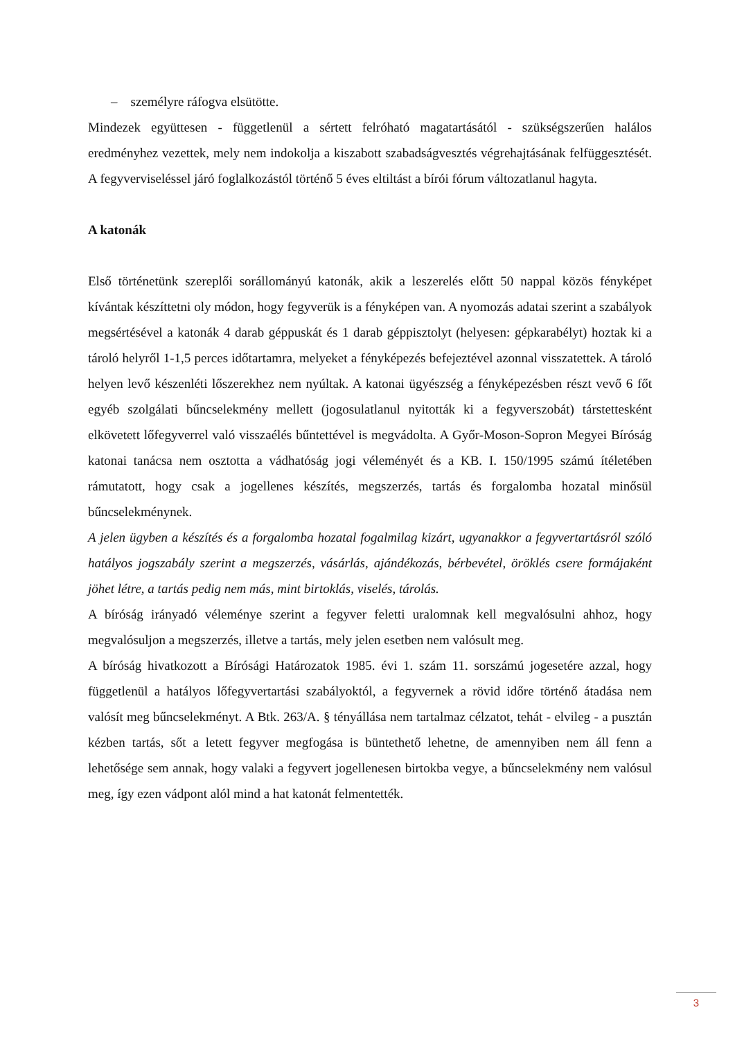– személyre ráfogva elsütötte.
Mindezek együttesen - függetlenül a sértett felróható magatartásától - szükségszerűen halálos eredményhez vezettek, mely nem indokolja a kiszabott szabadságvesztés végrehajtásának felfüggesztését. A fegyverviseléssel járó foglalkozástól történő 5 éves eltiltást a bírói fórum változatlanul hagyta.
A katonák
Első történetünk szereplői sorállományú katonák, akik a leszerelés előtt 50 nappal közös fényképet kívántak készíttetni oly módon, hogy fegyverük is a fényképen van. A nyomozás adatai szerint a szabályok megsértésével a katonák 4 darab géppuskát és 1 darab géppisztolyt (helyesen: gépkarabélyt) hoztak ki a tároló helyről 1-1,5 perces időtartamra, melyeket a fényképezés befejeztével azonnal visszatettek. A tároló helyen levő készenléti lőszerekhez nem nyúltak. A katonai ügyészség a fényképezésben részt vevő 6 főt egyéb szolgálati bűncselekmény mellett (jogosulatlanul nyitották ki a fegyverszobát) társtettesként elkövetett lőfegyverrel való visszaélés bűntettével is megvádolta. A Győr-Moson-Sopron Megyei Bíróság katonai tanácsa nem osztotta a vádhatóság jogi véleményét és a KB. I. 150/1995 számú ítéletében rámutatott, hogy csak a jogellenes készítés, megszerzés, tartás és forgalomba hozatal minősül bűncselekménynek.
A jelen ügyben a készítés és a forgalomba hozatal fogalmilag kizárt, ugyanakkor a fegyvertartásról szóló hatályos jogszabály szerint a megszerzés, vásárlás, ajándékozás, bérbevétel, öröklés csere formájaként jöhet létre, a tartás pedig nem más, mint birtoklás, viselés, tárolás.
A bíróság irányadó véleménye szerint a fegyver feletti uralomnak kell megvalósulni ahhoz, hogy megvalósuljon a megszerzés, illetve a tartás, mely jelen esetben nem valósult meg.
A bíróság hivatkozott a Bírósági Határozatok 1985. évi 1. szám 11. sorszámú jogesetére azzal, hogy függetlenül a hatályos lőfegyvertartási szabályoktól, a fegyvernek a rövid időre történő átadása nem valósít meg bűncselekményt. A Btk. 263/A. § tényállása nem tartalmaz célzatot, tehát - elvileg - a pusztán kézben tartás, sőt a letett fegyver megfogása is büntethető lehetne, de amennyiben nem áll fenn a lehetősége sem annak, hogy valaki a fegyvert jogellenesen birtokba vegye, a bűncselekmény nem valósul meg, így ezen vádpont alól mind a hat katonát felmentették.
3